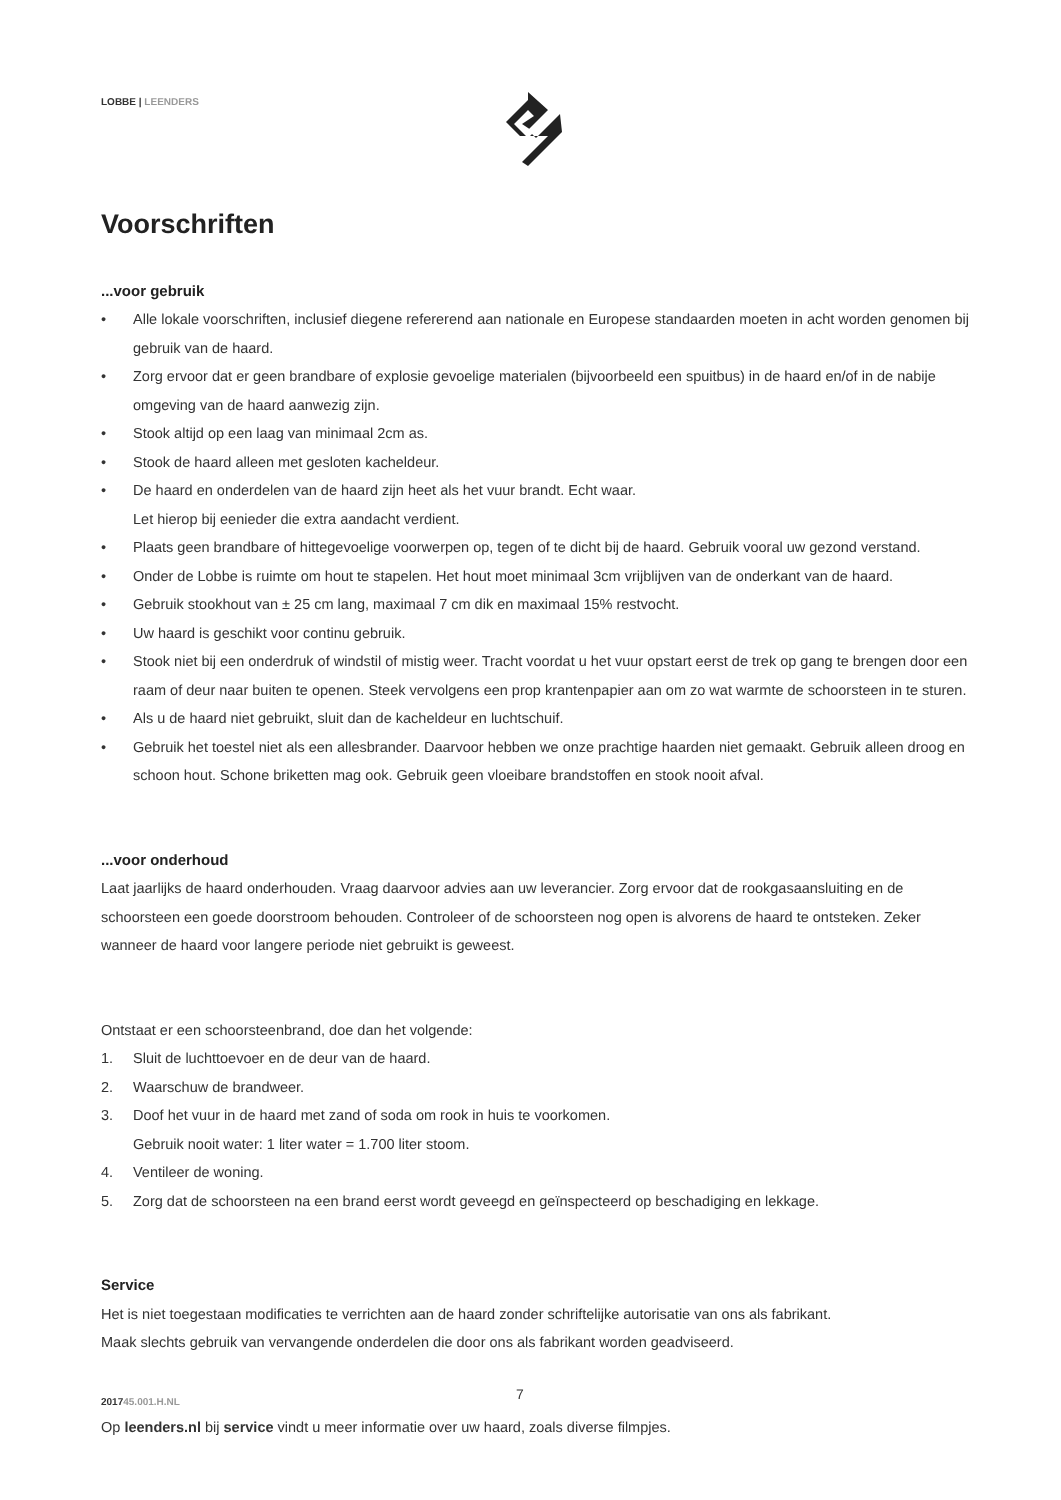LOBBE | LEENDERS
Voorschriften
...voor gebruik
• Alle lokale voorschriften, inclusief diegene refererend aan nationale en Europese standaarden moeten in acht worden genomen bij gebruik van de haard.
• Zorg ervoor dat er geen brandbare of explosie gevoelige materialen (bijvoorbeeld een spuitbus) in de haard en/of in de nabije omgeving van de haard aanwezig zijn.
• Stook altijd op een laag van minimaal 2cm as.
• Stook de haard alleen met gesloten kacheldeur.
• De haard en onderdelen van de haard zijn heet als het vuur brandt. Echt waar.
Let hierop bij eenieder die extra aandacht verdient.
• Plaats geen brandbare of hittegevoelige voorwerpen op, tegen of te dicht bij de haard. Gebruik vooral uw gezond verstand.
• Onder de Lobbe is ruimte om hout te stapelen. Het hout moet minimaal 3cm vrijblijven van de onderkant van de haard.
• Gebruik stookhout van ± 25 cm lang, maximaal 7 cm dik en maximaal 15% restvocht.
• Uw haard is geschikt voor continu gebruik.
• Stook niet bij een onderdruk of windstil of mistig weer. Tracht voordat u het vuur opstart eerst de trek op gang te brengen door een raam of deur naar buiten te openen. Steek vervolgens een prop krantenpapier aan om zo wat warmte de schoorsteen in te sturen.
• Als u de haard niet gebruikt, sluit dan de kacheldeur en luchtschuif.
• Gebruik het toestel niet als een allesbrander. Daarvoor hebben we onze prachtige haarden niet gemaakt. Gebruik alleen droog en schoon hout. Schone briketten mag ook. Gebruik geen vloeibare brandstoffen en stook nooit afval.
...voor onderhoud
Laat jaarlijks de haard onderhouden. Vraag daarvoor advies aan uw leverancier. Zorg ervoor dat de rookgasaansluiting en de schoorsteen een goede doorstroom behouden. Controleer of de schoorsteen nog open is alvorens de haard te ontsteken. Zeker wanneer de haard voor langere periode niet gebruikt is geweest.
Ontstaat er een schoorsteenbrand, doe dan het volgende:
1. Sluit de luchttoevoer en de deur van de haard.
2. Waarschuw de brandweer.
3. Doof het vuur in de haard met zand of soda om rook in huis te voorkomen.
Gebruik nooit water: 1 liter water = 1.700 liter stoom.
4. Ventileer de woning.
5. Zorg dat de schoorsteen na een brand eerst wordt geveegd en geïnspecteerd op beschadiging en lekkage.
Service
Het is niet toegestaan modificaties te verrichten aan de haard zonder schriftelijke autorisatie van ons als fabrikant.
Maak slechts gebruik van vervangende onderdelen die door ons als fabrikant worden geadviseerd.
Op leenders.nl bij service vindt u meer informatie over uw haard, zoals diverse filmpjes.
7
201745.001.H.NL